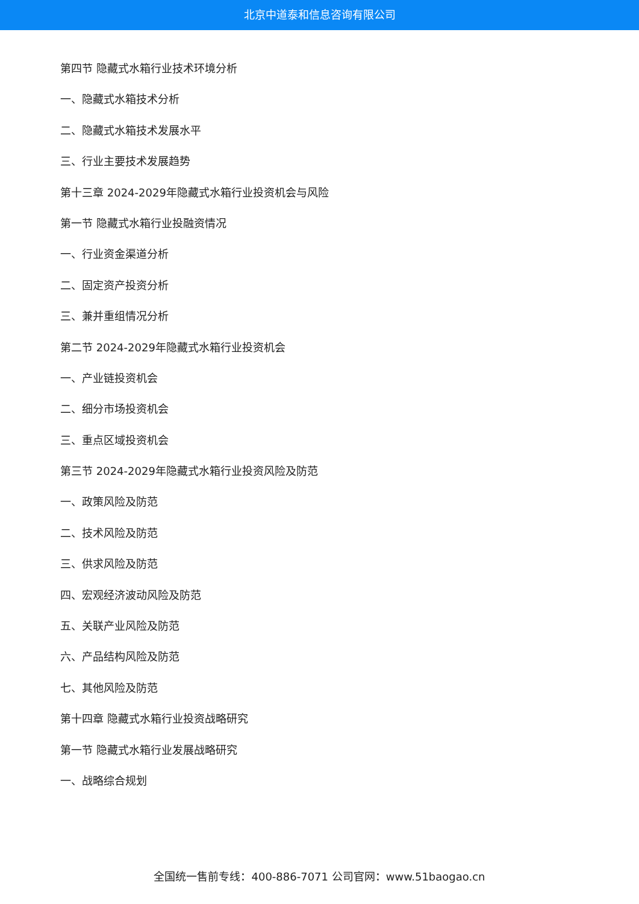北京中道泰和信息咨询有限公司
第四节 隐藏式水箱行业技术环境分析
一、隐藏式水箱技术分析
二、隐藏式水箱技术发展水平
三、行业主要技术发展趋势
第十三章 2024-2029年隐藏式水箱行业投资机会与风险
第一节 隐藏式水箱行业投融资情况
一、行业资金渠道分析
二、固定资产投资分析
三、兼并重组情况分析
第二节 2024-2029年隐藏式水箱行业投资机会
一、产业链投资机会
二、细分市场投资机会
三、重点区域投资机会
第三节 2024-2029年隐藏式水箱行业投资风险及防范
一、政策风险及防范
二、技术风险及防范
三、供求风险及防范
四、宏观经济波动风险及防范
五、关联产业风险及防范
六、产品结构风险及防范
七、其他风险及防范
第十四章 隐藏式水箱行业投资战略研究
第一节 隐藏式水箱行业发展战略研究
一、战略综合规划
全国统一售前专线：400-886-7071 公司官网：www.51baogao.cn